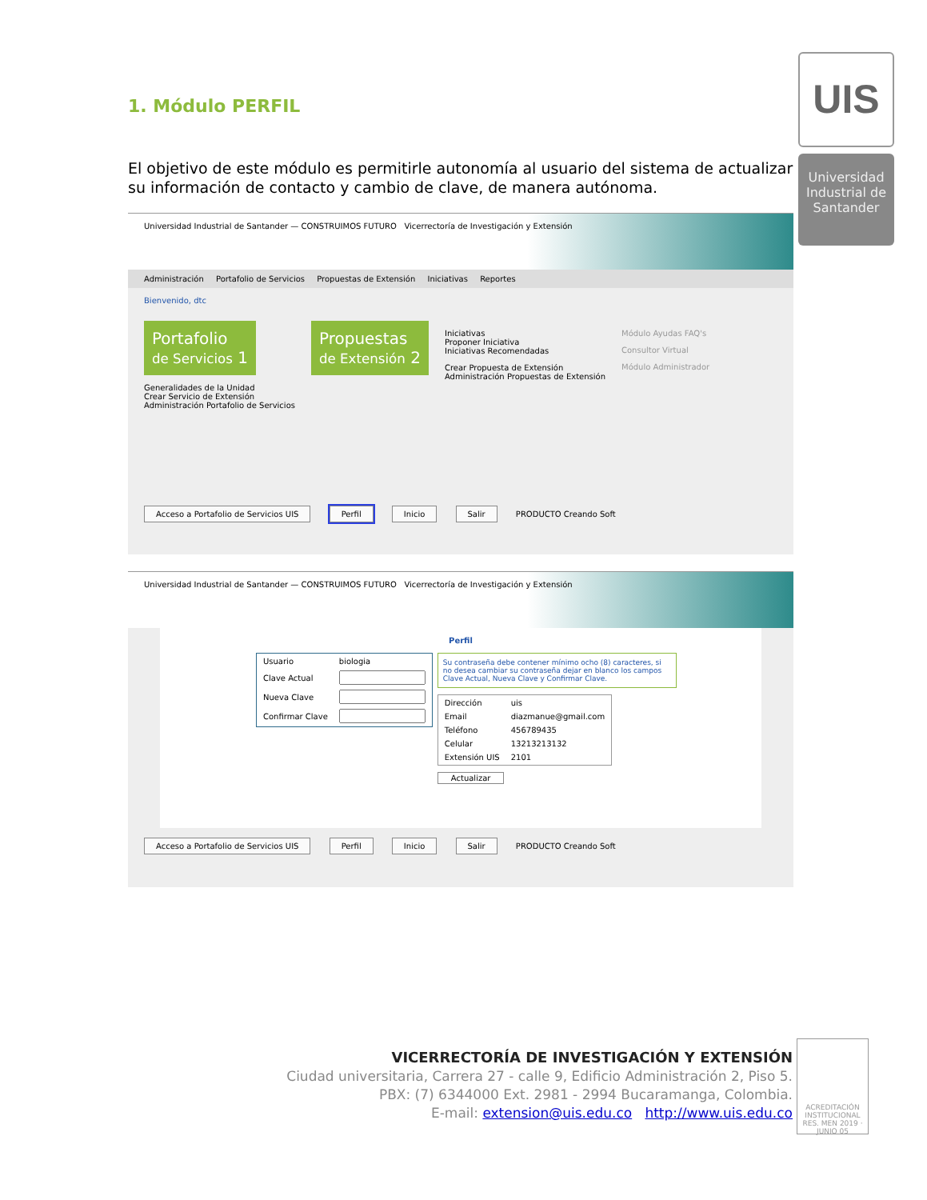UIS
Universidad Industrial de Santander
1. Módulo PERFIL
El objetivo de este módulo es permitirle autonomía al usuario del sistema de actualizar su información de contacto y cambio de clave, de manera autónoma.
Universidad Industrial de Santander — CONSTRUIMOS FUTURO Vicerrectoría de Investigación y Extensión
Administración Portafolio de Servicios Propuestas de Extensión Iniciativas Reportes
Bienvenido, dtc
Portafolio
de Servicios 1
Generalidades de la Unidad
Crear Servicio de Extensión
Administración Portafolio de Servicios
Propuestas
de Extensión 2
Iniciativas
Proponer Iniciativa
Iniciativas Recomendadas
Crear Propuesta de Extensión
Administración Propuestas de Extensión
Módulo Ayudas FAQ's
Consultor Virtual
Módulo Administrador
Acceso a Portafolio de Servicios UIS Perfil Inicio Salir PRODUCTO Creando Soft
Universidad Industrial de Santander — CONSTRUIMOS FUTURO Vicerrectoría de Investigación y Extensión
Perfil
| Usuario | biologia |
| Clave Actual | |
| Nueva Clave | |
| Confirmar Clave | |
Su contraseña debe contener mínimo ocho (8) caracteres, si no desea cambiar su contraseña dejar en blanco los campos Clave Actual, Nueva Clave y Confirmar Clave.
| Dirección | uis |
| Email | diazmanue@gmail.com |
| Teléfono | 456789435 |
| Celular | 13213213132 |
| Extensión UIS | 2101 |
Actualizar
Acceso a Portafolio de Servicios UIS Perfil Inicio Salir PRODUCTO Creando Soft
VICERRECTORÍA DE INVESTIGACIÓN Y EXTENSIÓN
Ciudad universitaria, Carrera 27 - calle 9, Edificio Administración 2, Piso 5.
PBX: (7) 6344000 Ext. 2981 - 2994 Bucaramanga, Colombia.
E-mail: extension@uis.edu.co http://www.uis.edu.co
ACREDITACIÓN INSTITUCIONAL RES. MEN 2019 · JUNIO 05